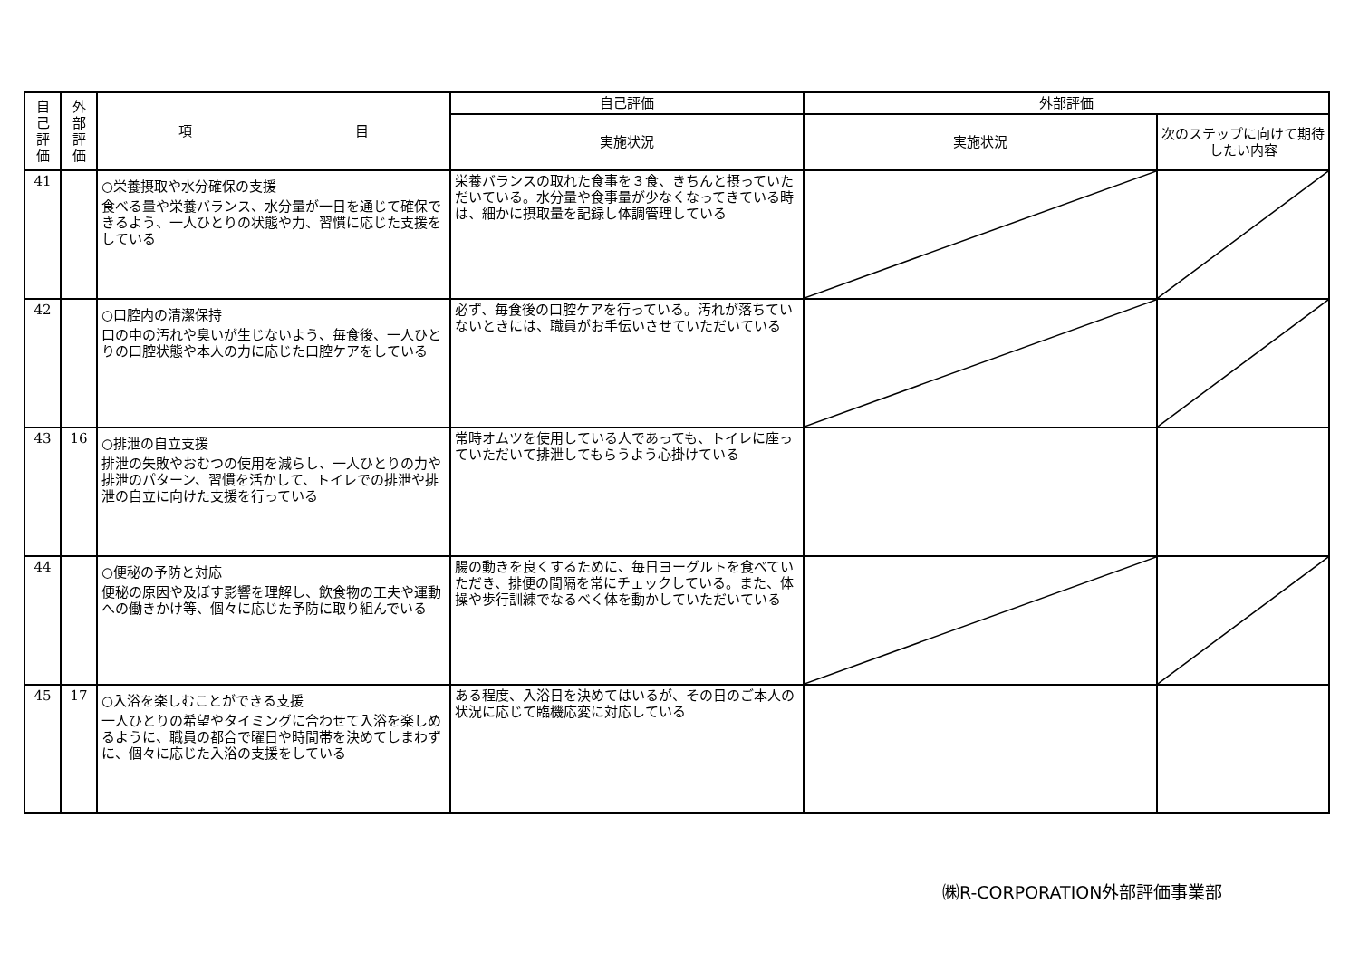| 自 己 評 価 | 外 部 評 価 | 項 目 | 自己評価 | 外部評価 | |
| --- | --- | --- | --- | --- | --- |
| | | | 実施状況 | 実施状況 | 次のステップに向けて期待したい内容 |
| 41 | | ○栄養摂取や水分確保の支援 食べる量や栄養バランス、水分量が一日を通じて確保できるよう、一人ひとりの状態や力、習慣に応じた支援をしている | 栄養バランスの取れた食事を３食、きちんと摂っていただいている。水分量や食事量が少なくなってきている時は、細かに摂取量を記録し体調管理している | | |
| 42 | | ○口腔内の清潔保持 口の中の汚れや臭いが生じないよう、毎食後、一人ひとりの口腔状態や本人の力に応じた口腔ケアをしている | 必ず、毎食後の口腔ケアを行っている。汚れが落ちていないときには、職員がお手伝いさせていただいている | | |
| 43 | 16 | ○排泄の自立支援 排泄の失敗やおむつの使用を減らし、一人ひとりの力や排泄のパターン、習慣を活かして、トイレでの排泄や排泄の自立に向けた支援を行っている | 常時オムツを使用している人であっても、トイレに座っていただいて排泄してもらうよう心掛けている | | |
| 44 | | ○便秘の予防と対応 便秘の原因や及ぼす影響を理解し、飲食物の工夫や運動への働きかけ等、個々に応じた予防に取り組んでいる | 腸の動きを良くするために、毎日ヨーグルトを食べていただき、排便の間隔を常にチェックしている。また、体操や歩行訓練でなるべく体を動かしていただいている | | |
| 45 | 17 | ○入浴を楽しむことができる支援 一人ひとりの希望やタイミングに合わせて入浴を楽しめるように、職員の都合で曜日や時間帯を決めてしまわずに、個々に応じた入浴の支援をしている | ある程度、入浴日を決めてはいるが、その日のご本人の状況に応じて臨機応変に対応している | | |
㈱R-CORPORATION外部評価事業部